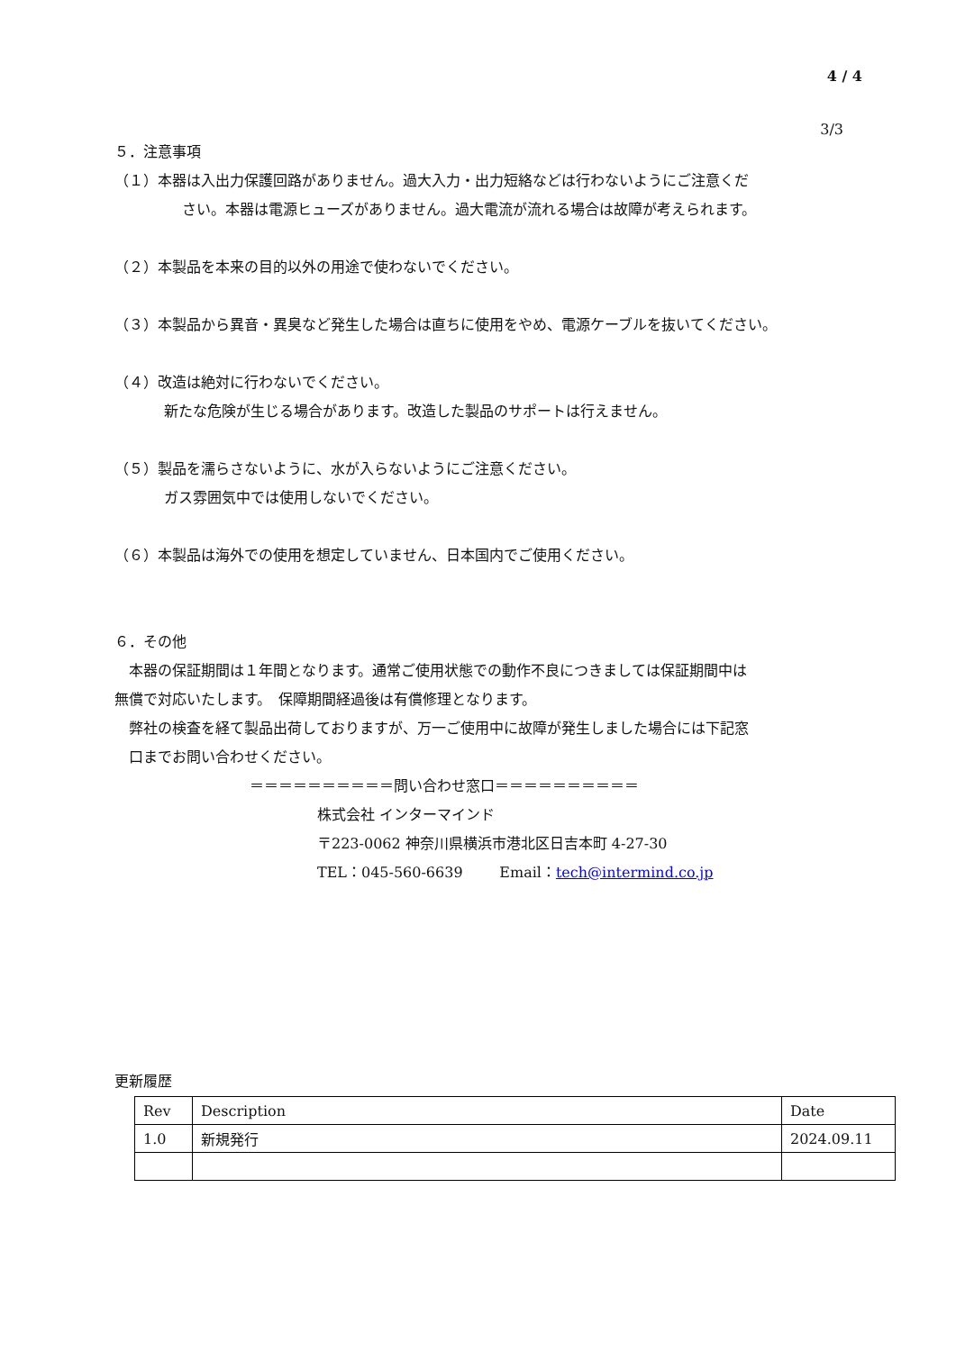4 / 4
3/3
５．注意事項
（１）本器は入出力保護回路がありません。過大入力・出力短絡などは行わないようにご注意くだ
さい。本器は電源ヒューズがありません。過大電流が流れる場合は故障が考えられます。
（２）本製品を本来の目的以外の用途で使わないでください。
（３）本製品から異音・異臭など発生した場合は直ちに使用をやめ、電源ケーブルを抜いてください。
（４）改造は絶対に行わないでください。
新たな危険が生じる場合があります。改造した製品のサポートは行えません。
（５）製品を濡らさないように、水が入らないようにご注意ください。
ガス雰囲気中では使用しないでください。
（６）本製品は海外での使用を想定していません、日本国内でご使用ください。
６．その他
　本器の保証期間は１年間となります。通常ご使用状態での動作不良につきましては保証期間中は
無償で対応いたします。　保障期間経過後は有償修理となります。
　弊社の検査を経て製品出荷しておりますが、万一ご使用中に故障が発生しました場合には下記窓
　口までお問い合わせください。
＝＝＝＝＝＝＝＝＝＝問い合わせ窓口＝＝＝＝＝＝＝＝＝＝
株式会社 インターマインド
〒223-0062 神奈川県横浜市港北区日吉本町 4-27-30
TEL：045-560-6639 Email：tech@intermind.co.jp
更新履歴
| Rev | Description | Date |
| 1.0 | 新規発行 | 2024.09.11 |